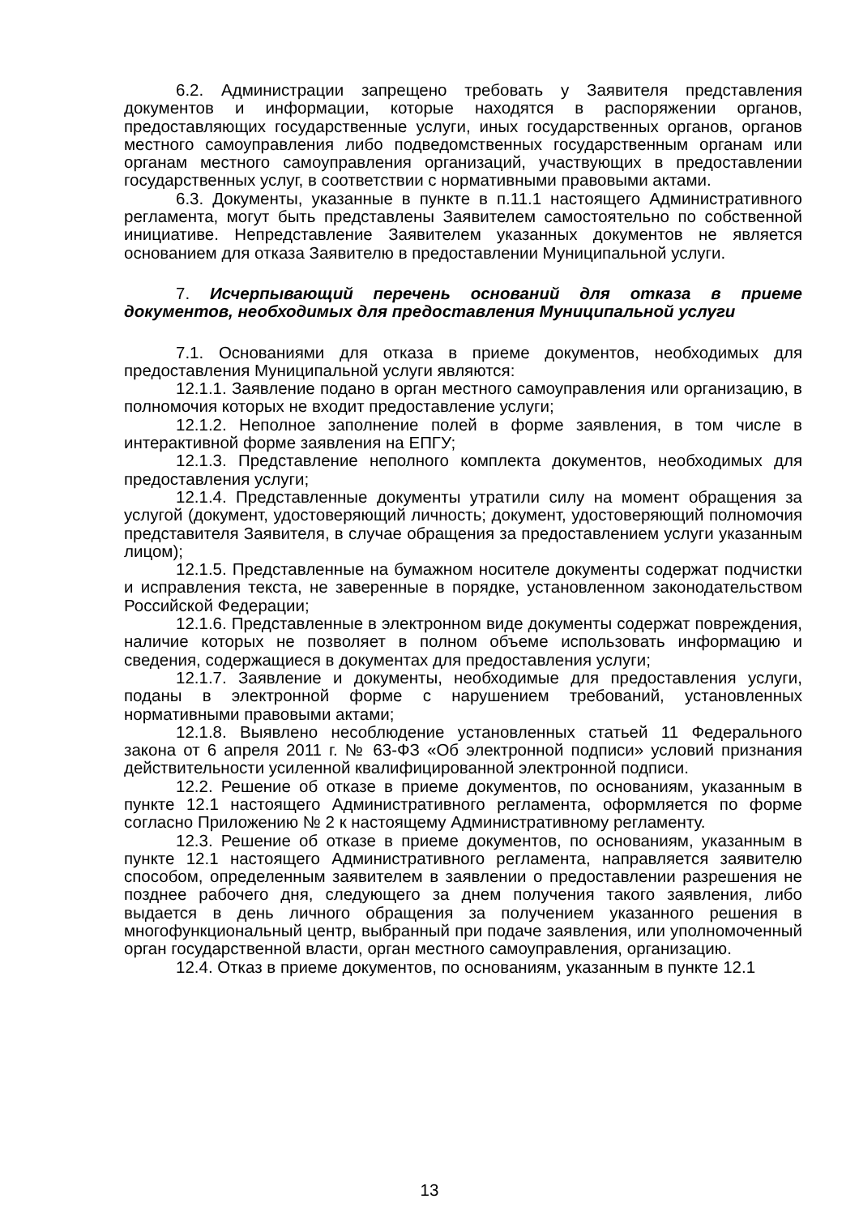6.2. Администрации запрещено требовать у Заявителя представления документов и информации, которые находятся в распоряжении органов, предоставляющих государственные услуги, иных государственных органов, органов местного самоуправления либо подведомственных государственным органам или органам местного самоуправления организаций, участвующих в предоставлении государственных услуг, в соответствии с нормативными правовыми актами.
6.3. Документы, указанные в пункте в п.11.1 настоящего Административного регламента, могут быть представлены Заявителем самостоятельно по собственной инициативе. Непредставление Заявителем указанных документов не является основанием для отказа Заявителю в предоставлении Муниципальной услуги.
7. Исчерпывающий перечень оснований для отказа в приеме документов, необходимых для предоставления Муниципальной услуги
7.1. Основаниями для отказа в приеме документов, необходимых для предоставления Муниципальной услуги являются:
12.1.1. Заявление подано в орган местного самоуправления или организацию, в полномочия которых не входит предоставление услуги;
12.1.2. Неполное заполнение полей в форме заявления, в том числе в интерактивной форме заявления на ЕПГУ;
12.1.3. Представление неполного комплекта документов, необходимых для предоставления услуги;
12.1.4. Представленные документы утратили силу на момент обращения за услугой (документ, удостоверяющий личность; документ, удостоверяющий полномочия представителя Заявителя, в случае обращения за предоставлением услуги указанным лицом);
12.1.5. Представленные на бумажном носителе документы содержат подчистки и исправления текста, не заверенные в порядке, установленном законодательством Российской Федерации;
12.1.6. Представленные в электронном виде документы содержат повреждения, наличие которых не позволяет в полном объеме использовать информацию и сведения, содержащиеся в документах для предоставления услуги;
12.1.7. Заявление и документы, необходимые для предоставления услуги, поданы в электронной форме с нарушением требований, установленных нормативными правовыми актами;
12.1.8. Выявлено несоблюдение установленных статьей 11 Федерального закона от 6 апреля 2011 г. № 63-ФЗ «Об электронной подписи» условий признания действительности усиленной квалифицированной электронной подписи.
12.2. Решение об отказе в приеме документов, по основаниям, указанным в пункте 12.1 настоящего Административного регламента, оформляется по форме согласно Приложению № 2 к настоящему Административному регламенту.
12.3. Решение об отказе в приеме документов, по основаниям, указанным в пункте 12.1 настоящего Административного регламента, направляется заявителю способом, определенным заявителем в заявлении о предоставлении разрешения не позднее рабочего дня, следующего за днем получения такого заявления, либо выдается в день личного обращения за получением указанного решения в многофункциональный центр, выбранный при подаче заявления, или уполномоченный орган государственной власти, орган местного самоуправления, организацию.
12.4. Отказ в приеме документов, по основаниям, указанным в пункте 12.1
13